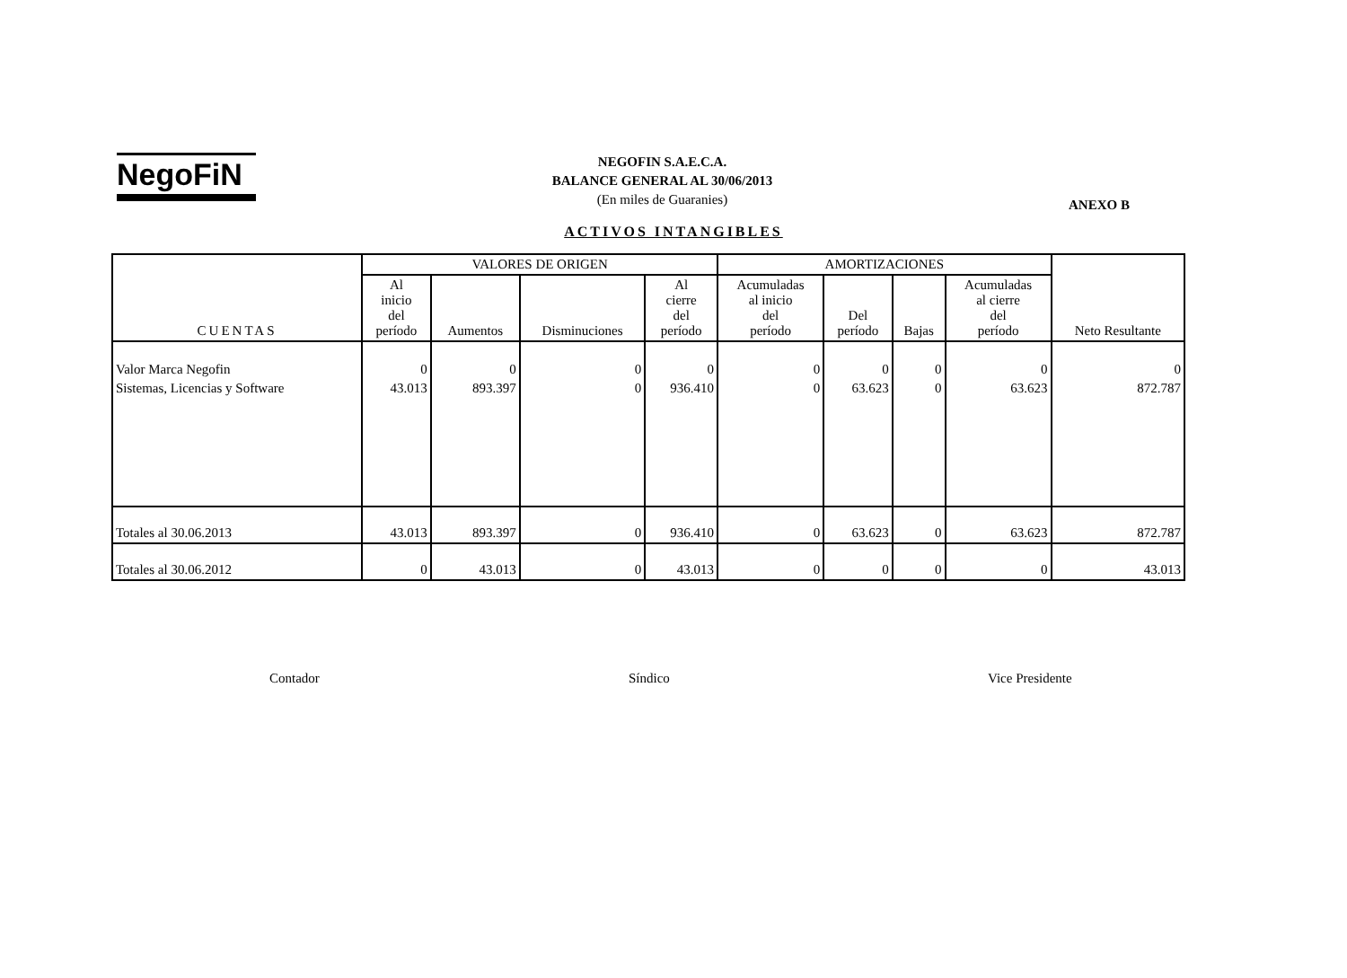NegoFiN
NEGOFIN S.A.E.C.A.
BALANCE GENERAL AL 30/06/2013
(En miles de Guaranies)
ANEXO B
ACTIVOS INTANGIBLES
| CUENTAS | VALORES DE ORIGEN | | | | AMORTIZACIONES | | | | Neto Resultante |
| --- | --- | --- | --- | --- | --- | --- | --- | --- | --- |
| | Al inicio del período | Aumentos | Disminuciones | Al cierre del período | Acumuladas al inicio del período | Del período | Bajas | Acumuladas al cierre del período | |
| Valor Marca Negofin Sistemas, Licencias y Software | 0 43.013 | 0 893.397 | 0 0 | 0 936.410 | 0 0 | 0 63.623 | 0 0 | 0 63.623 | 0 872.787 |
| Totales al 30.06.2013 | 43.013 | 893.397 | 0 | 936.410 | 0 | 63.623 | 0 | 63.623 | 872.787 |
| Totales al 30.06.2012 | 0 | 43.013 | 0 | 43.013 | 0 | 0 | 0 | 0 | 43.013 |
Contador Síndico Vice Presidente